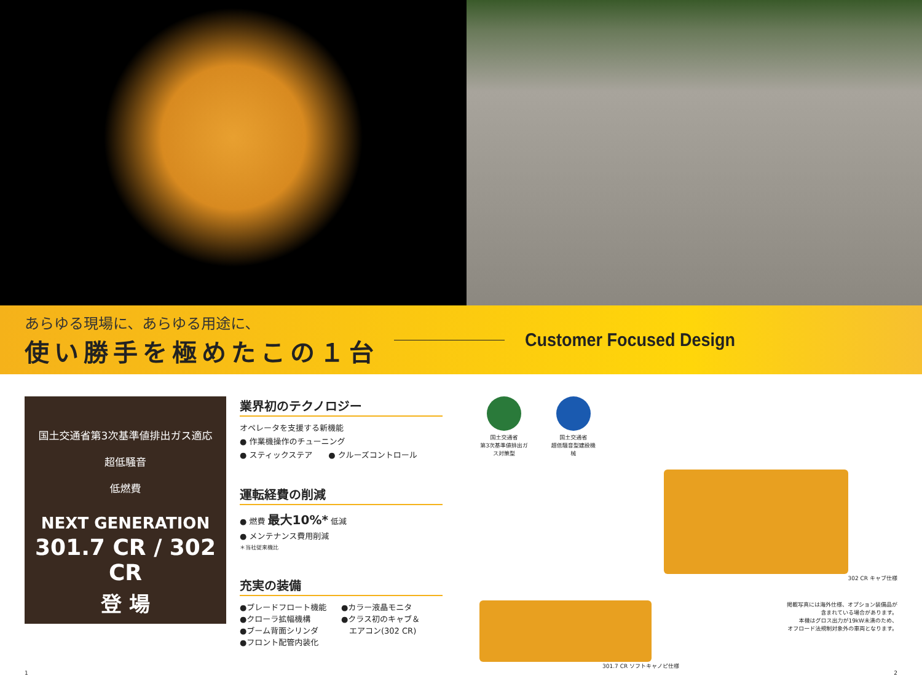あらゆる現場に、あらゆる用途に、
使い勝手を極めたこの１台
Customer Focused Design
国土交通省第3次基準値排出ガス適応
超低騒音
低燃費
NEXT GENERATION
301.7 CR / 302 CR
登 場
業界初のテクノロジー
オペレータを支援する新機能
● 作業機操作のチューニング
● スティックステア　　● クルーズコントロール
運転経費の削減
● 燃費 最大10%* 低減
● メンテナンス費用削減
＊当社従来機比
充実の装備
●ブレードフロート機能
●クローラ拡幅機構
●ブーム背面シリンダ
●フロント配管内装化
●カラー液晶モニタ
●クラス初のキャブ＆
　エアコン(302 CR)
国土交通省
第3次基準値排出ガス対策型
国土交通省
超低騒音型建設機械
302 CR キャブ仕様
掲載写真には海外仕様、オプション装備品が
含まれている場合があります。
本機はグロス出力が19kW未満のため、
オフロード法規制対象外の車両となります。
301.7 CR ソフトキャノピ仕様
1 2